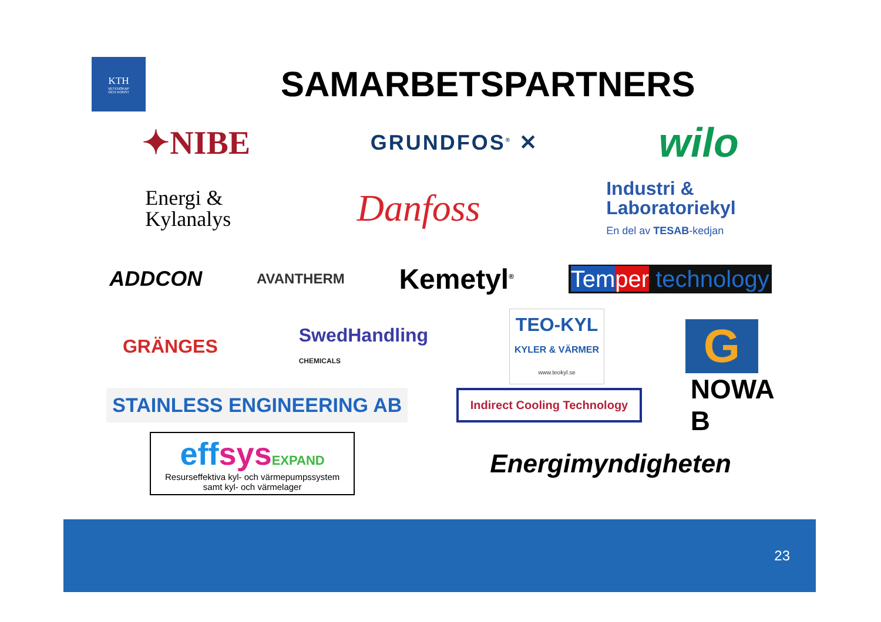KTH
VETENSKAP
OCH KONST
SAMARBETSPARTNERS
✦NIBE GRUNDFOS<sup>®</sup> ✕ wilo
Energi &
Kylanalys Danfoss Industri &
Laboratoriekyl
En del av TESAB-kedjan
ADDCON AVANTHERM Kemetyl<sup>®</sup> Tem per technology
GRÄNGES SwedHandling
CHEMICALS TEO-KYL
KYLER & VÄRMER
www.teokyl.se G
STAINLESS ENGINEERING AB Indirect Cooling Technology NOWA
B
effsys EXPAND
Resurseffektiva kyl- och värmepumpssystem
samt kyl- och värmelager Energimyndigheten
23